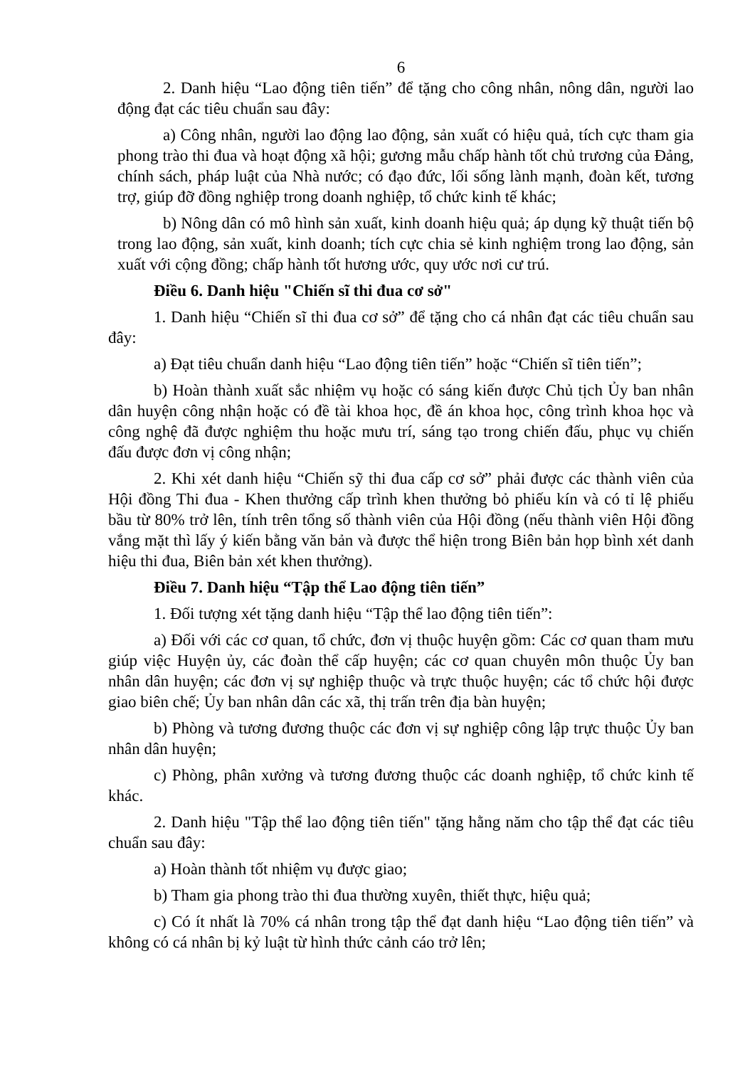6
2. Danh hiệu “Lao động tiên tiến” để tặng cho công nhân, nông dân, người lao động đạt các tiêu chuẩn sau đây:
a) Công nhân, người lao động lao động, sản xuất có hiệu quả, tích cực tham gia phong trào thi đua và hoạt động xã hội; gương mẫu chấp hành tốt chủ trương của Đảng, chính sách, pháp luật của Nhà nước; có đạo đức, lối sống lành mạnh, đoàn kết, tương trợ, giúp đỡ đồng nghiệp trong doanh nghiệp, tổ chức kinh tế khác;
b) Nông dân có mô hình sản xuất, kinh doanh hiệu quả; áp dụng kỹ thuật tiến bộ trong lao động, sản xuất, kinh doanh; tích cực chia sẻ kinh nghiệm trong lao động, sản xuất với cộng đồng; chấp hành tốt hương ước, quy ước nơi cư trú.
Điều 6. Danh hiệu "Chiến sĩ thi đua cơ sở"
1. Danh hiệu “Chiến sĩ thi đua cơ sở” để tặng cho cá nhân đạt các tiêu chuẩn sau đây:
a) Đạt tiêu chuẩn danh hiệu “Lao động tiên tiến” hoặc “Chiến sĩ tiên tiến”;
b) Hoàn thành xuất sắc nhiệm vụ hoặc có sáng kiến được Chủ tịch Ủy ban nhân dân huyện công nhận hoặc có đề tài khoa học, đề án khoa học, công trình khoa học và công nghệ đã được nghiệm thu hoặc mưu trí, sáng tạo trong chiến đấu, phục vụ chiến đấu được đơn vị công nhận;
2. Khi xét danh hiệu “Chiến sỹ thi đua cấp cơ sở” phải được các thành viên của Hội đồng Thi đua - Khen thưởng cấp trình khen thưởng bỏ phiếu kín và có tỉ lệ phiếu bầu từ 80% trở lên, tính trên tổng số thành viên của Hội đồng (nếu thành viên Hội đồng vắng mặt thì lấy ý kiến bằng văn bản và được thể hiện trong Biên bản họp bình xét danh hiệu thi đua, Biên bản xét khen thưởng).
Điều 7. Danh hiệu “Tập thể Lao động tiên tiến”
1. Đối tượng xét tặng danh hiệu “Tập thể lao động tiên tiến”:
a) Đối với các cơ quan, tổ chức, đơn vị thuộc huyện gồm: Các cơ quan tham mưu giúp việc Huyện ủy, các đoàn thể cấp huyện; các cơ quan chuyên môn thuộc Ủy ban nhân dân huyện; các đơn vị sự nghiệp thuộc và trực thuộc huyện; các tổ chức hội được giao biên chế; Ủy ban nhân dân các xã, thị trấn trên địa bàn huyện;
b) Phòng và tương đương thuộc các đơn vị sự nghiệp công lập trực thuộc Ủy ban nhân dân huyện;
c) Phòng, phân xưởng và tương đương thuộc các doanh nghiệp, tổ chức kinh tế khác.
2. Danh hiệu "Tập thể lao động tiên tiến" tặng hằng năm cho tập thể đạt các tiêu chuẩn sau đây:
a) Hoàn thành tốt nhiệm vụ được giao;
b) Tham gia phong trào thi đua thường xuyên, thiết thực, hiệu quả;
c) Có ít nhất là 70% cá nhân trong tập thể đạt danh hiệu “Lao động tiên tiến” và không có cá nhân bị kỷ luật từ hình thức cảnh cáo trở lên;